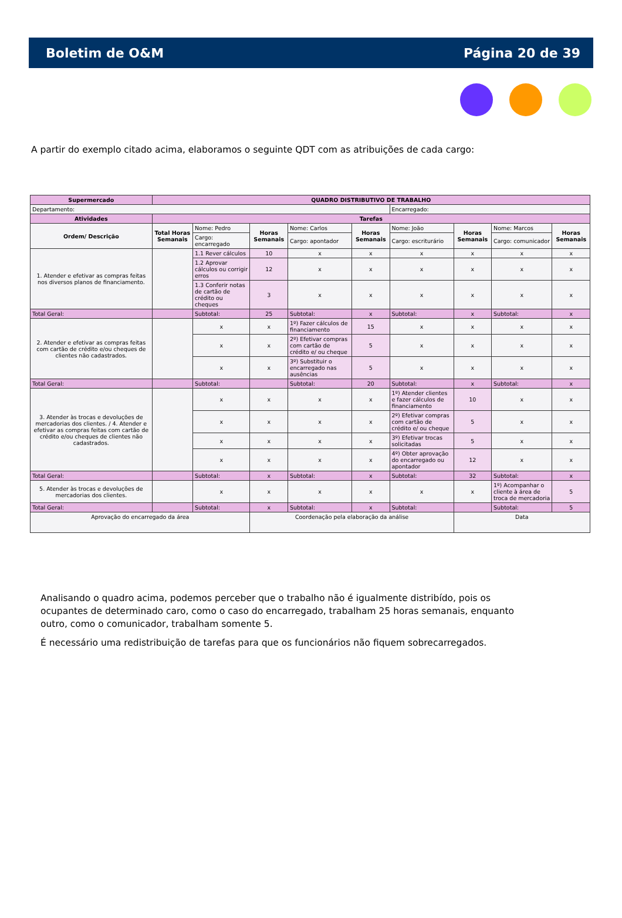Boletim de O&M Página 20 de 39
A partir do exemplo citado acima, elaboramos o seguinte QDT com as atribuições de cada cargo:
| Supermercado | QUADRO DISTRIBUTIVO DE TRABALHO | | | | | | | | |
| --- | --- | --- | --- | --- | --- | --- | --- | --- | --- |
| Departamento: | | | | | | Encarregado: | | | |
| Atividades | Tarefas | | | | | | | | |
| Ordem/ Descrição | Total Horas Semanais | Nome: Pedro | Horas Semanais | Nome: Carlos | Horas Semanais | Nome: João | Horas Semanais | Nome: Marcos | Horas Semanais |
| | | Cargo: encarregado | | Cargo: apontador | | Cargo: escriturário | | Cargo: comunicador | |
| 1. Atender e efetivar as compras feitas nos diversos planos de financiamento. | | 1.1 Rever cálculos | 10 | x | x | x | x | x | x |
| | | 1.2 Aprovar cálculos ou corrigir erros | 12 | x | x | x | x | x | x |
| | | 1.3 Conferir notas de cartão de crédito ou cheques | 3 | x | x | x | x | x | x |
| Total Geral: | | Subtotal: | 25 | Subtotal: | x | Subtotal: | x | Subtotal: | x |
| 2. Atender e efetivar as compras feitas com cartão de crédito e/ou cheques de clientes não cadastrados. | | x | x | 1º) Fazer cálculos de financiamento | 15 | x | x | x | x |
| | | x | x | 2º) Efetivar compras com cartão de crédito e/ ou cheque | 5 | x | x | x | x |
| | | x | x | 3º) Substituir o encarregado nas ausências | 5 | x | x | x | x |
| Total Geral: | | Subtotal: | | Subtotal: | 20 | Subtotal: | x | Subtotal: | x |
| 3. Atender às trocas e devoluções de mercadorias dos clientes. / 4. Atender e efetivar as compras feitas com cartão de crédito e/ou cheques de clientes não cadastrados. | | x | x | x | x | 1º) Atender clientes e fazer cálculos de financiamento | 10 | x | x |
| | | x | x | x | x | 2º) Efetivar compras com cartão de crédito e/ ou cheque | 5 | x | x |
| | | x | x | x | x | 3º) Efetivar trocas solicitadas | 5 | x | x |
| | | x | x | x | x | 4º) Obter aprovação do encarregado ou apontador | 12 | x | x |
| Total Geral: | | Subtotal: | x | Subtotal: | x | Subtotal: | 32 | Subtotal: | x |
| 5. Atender às trocas e devoluções de mercadorias dos clientes. | | x | x | x | x | x | x | 1º) Acompanhar o cliente à área de troca de mercadoria | 5 |
| Total Geral: | | Subtotal: | x | Subtotal: | x | Subtotal: | | Subtotal: | 5 |
| Aprovação do encarregado da área | | | Coordenação pela elaboração da análise | | | | Data | | |
Analisando o quadro acima, podemos perceber que o trabalho não é igualmente distribído, pois os ocupantes de determinado caro, como o caso do encarregado, trabalham 25 horas semanais, enquanto outro, como o comunicador, trabalham somente 5.
É necessário uma redistribuição de tarefas para que os funcionários não fiquem sobrecarregados.